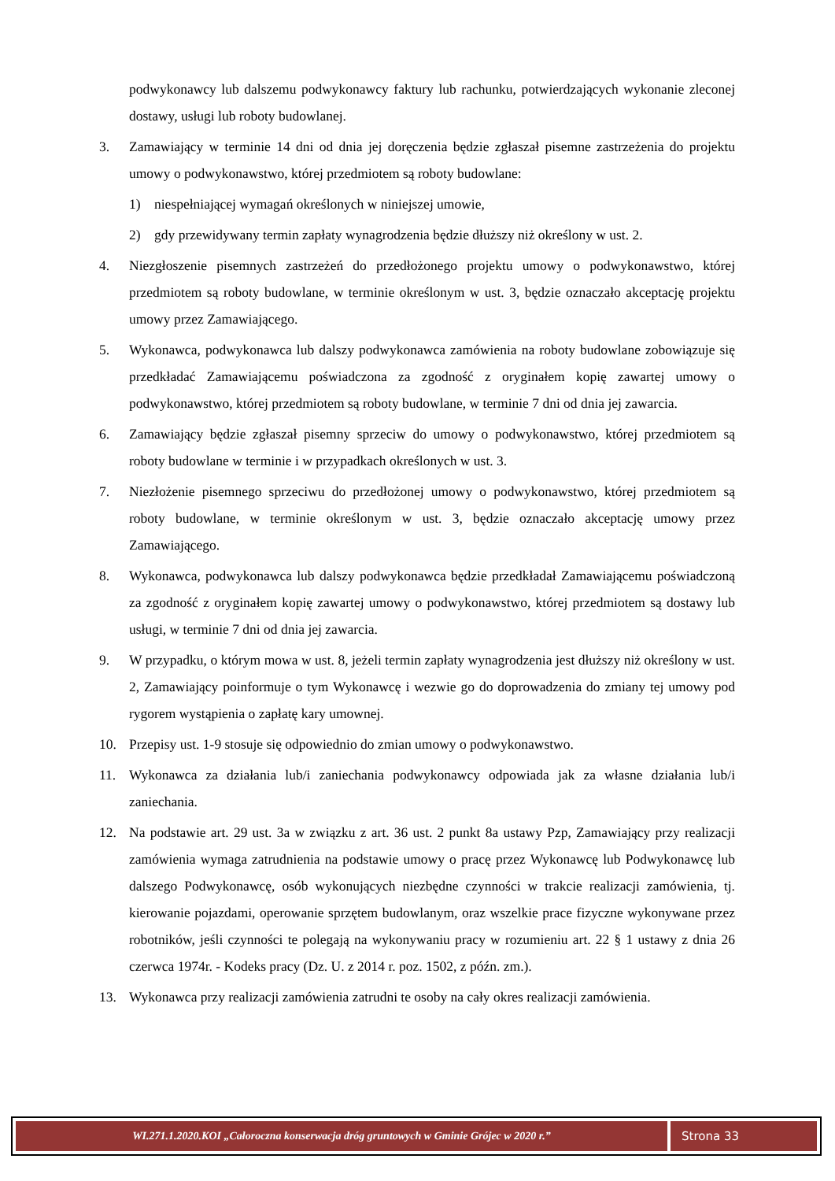podwykonawcy lub dalszemu podwykonawcy faktury lub rachunku, potwierdzających wykonanie zleconej dostawy, usługi lub roboty budowlanej.
3. Zamawiający w terminie 14 dni od dnia jej doręczenia będzie zgłaszał pisemne zastrzeżenia do projektu umowy o podwykonawstwo, której przedmiotem są roboty budowlane:
1) niespełniającej wymagań określonych w niniejszej umowie,
2) gdy przewidywany termin zapłaty wynagrodzenia będzie dłuższy niż określony w ust. 2.
4. Niezgłoszenie pisemnych zastrzeżeń do przedłożonego projektu umowy o podwykonawstwo, której przedmiotem są roboty budowlane, w terminie określonym w ust. 3, będzie oznaczało akceptację projektu umowy przez Zamawiającego.
5. Wykonawca, podwykonawca lub dalszy podwykonawca zamówienia na roboty budowlane zobowiązuje się przedkładać Zamawiającemu poświadczona za zgodność z oryginałem kopię zawartej umowy o podwykonawstwo, której przedmiotem są roboty budowlane, w terminie 7 dni od dnia jej zawarcia.
6. Zamawiający będzie zgłaszał pisemny sprzeciw do umowy o podwykonawstwo, której przedmiotem są roboty budowlane w terminie i w przypadkach określonych w ust. 3.
7. Niezłożenie pisemnego sprzeciwu do przedłożonej umowy o podwykonawstwo, której przedmiotem są roboty budowlane, w terminie określonym w ust. 3, będzie oznaczało akceptację umowy przez Zamawiającego.
8. Wykonawca, podwykonawca lub dalszy podwykonawca będzie przedkładał Zamawiającemu poświadczoną za zgodność z oryginałem kopię zawartej umowy o podwykonawstwo, której przedmiotem są dostawy lub usługi, w terminie 7 dni od dnia jej zawarcia.
9. W przypadku, o którym mowa w ust. 8, jeżeli termin zapłaty wynagrodzenia jest dłuższy niż określony w ust. 2, Zamawiający poinformuje o tym Wykonawcę i wezwie go do doprowadzenia do zmiany tej umowy pod rygorem wystąpienia o zapłatę kary umownej.
10. Przepisy ust. 1-9 stosuje się odpowiednio do zmian umowy o podwykonawstwo.
11. Wykonawca za działania lub/i zaniechania podwykonawcy odpowiada jak za własne działania lub/i zaniechania.
12. Na podstawie art. 29 ust. 3a w związku z art. 36 ust. 2 punkt 8a ustawy Pzp, Zamawiający przy realizacji zamówienia wymaga zatrudnienia na podstawie umowy o pracę przez Wykonawcę lub Podwykonawcę lub dalszego Podwykonawcę, osób wykonujących niezbędne czynności w trakcie realizacji zamówienia, tj. kierowanie pojazdami, operowanie sprzętem budowlanym, oraz wszelkie prace fizyczne wykonywane przez robotników, jeśli czynności te polegają na wykonywaniu pracy w rozumieniu art. 22 § 1 ustawy z dnia 26 czerwca 1974r. - Kodeks pracy (Dz. U. z 2014 r. poz. 1502, z późn. zm.).
13. Wykonawca przy realizacji zamówienia zatrudni te osoby na cały okres realizacji zamówienia.
WI.271.1.2020.KOI „Całoroczna konserwacja dróg gruntowych w Gminie Grójec w 2020 r.”
Strona 33